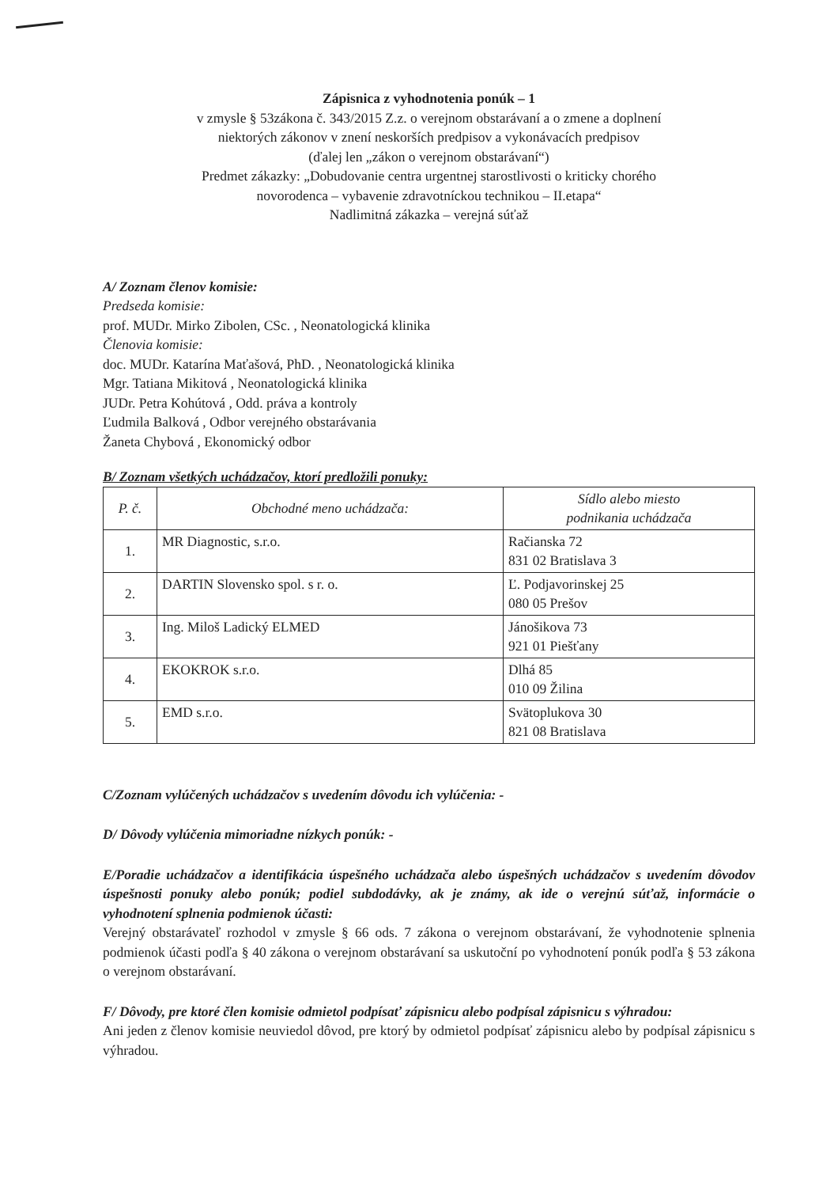Zápisnica z vyhodnotenia ponúk – 1
v zmysle § 53zákona č. 343/2015 Z.z. o verejnom obstarávaní a o zmene a doplnení
niektorých zákonov v znení neskorších predpisov a vykonávacích predpisov
(ďalej len „zákon o verejnom obstarávaní“)
Predmet zákazky: „Dobudovanie centra urgentnej starostlivosti o kriticky chorého
novorodenca – vybavenie zdravotníckou technikou – II.etapa“
Nadlimitná zákazka – verejná súťaž
A/ Zoznam členov komisie:
Predseda komisie:
prof. MUDr. Mirko Zibolen, CSc. , Neonatologická klinika
Členovia komisie:
doc. MUDr. Katarína Maťašová, PhD. , Neonatologická klinika
Mgr. Tatiana Mikitová , Neonatologická klinika
JUDr. Petra Kohútová , Odd. práva a kontroly
Ľudmila Balková , Odbor verejného obstarávania
Žaneta Chybová , Ekonomický odbor
B/ Zoznam všetkých uchádzačov, ktorí predložili ponuky:
| P. č. | Obchodné meno uchádzača: | Sídlo alebo miesto podnikania uchádzača |
| --- | --- | --- |
| 1. | MR Diagnostic, s.r.o. | Račianska 72 831 02 Bratislava 3 |
| 2. | DARTIN Slovensko spol. s r. o. | Ľ. Podjavorinskej 25 080 05 Prešov |
| 3. | Ing. Miloš Ladický ELMED | Jánošikova 73 921 01 Piešťany |
| 4. | EKOKROK s.r.o. | Dlhá 85 010 09 Žilina |
| 5. | EMD s.r.o. | Svätoplukova 30 821 08 Bratislava |
C/Zoznam vylúčených uchádzačov s uvedením dôvodu ich vylúčenia: -
D/ Dôvody vylúčenia mimoriadne nízkych ponúk: -
E/Poradie uchádzačov a identifikácia úspešného uchádzača alebo úspešných uchádzačov s uvedením dôvodov úspešnosti ponuky alebo ponúk; podiel subdodávky, ak je známy, ak ide o verejnú súťaž, informácie o vyhodnotení splnenia podmienok účasti:
Verejný obstarávateľ rozhodol v zmysle § 66 ods. 7 zákona o verejnom obstarávaní, že vyhodnotenie splnenia podmienok účasti podľa § 40 zákona o verejnom obstarávaní sa uskutoční po vyhodnotení ponúk podľa § 53 zákona o verejnom obstarávaní.
F/ Dôvody, pre ktoré člen komisie odmietol podpísať zápisnicu alebo podpísal zápisnicu s výhradou:
Ani jeden z členov komisie neuviedol dôvod, pre ktorý by odmietol podpísať zápisnicu alebo by podpísal zápisnicu s výhradou.